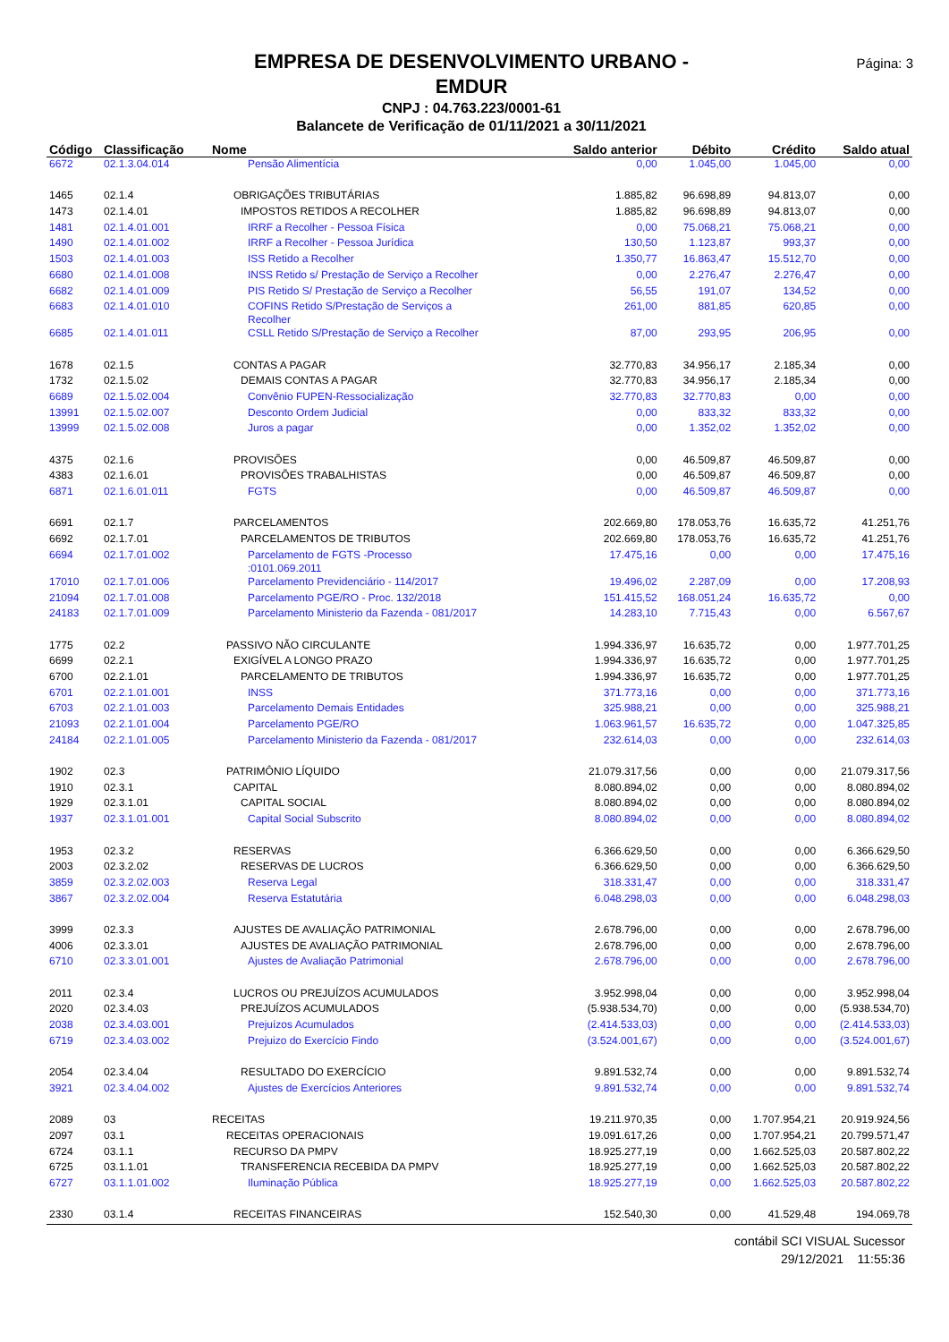Página: 3
EMPRESA DE DESENVOLVIMENTO URBANO -
EMDUR
CNPJ : 04.763.223/0001-61
Balancete de Verificação de 01/11/2021 a 30/11/2021
| Código | Classificação | Nome | Saldo anterior | Débito | Crédito | Saldo atual |
| --- | --- | --- | --- | --- | --- | --- |
| 6672 | 02.1.3.04.014 | Pensão Alimentícia | 0,00 | 1.045,00 | 1.045,00 | 0,00 |
| 1465 | 02.1.4 | OBRIGAÇÕES TRIBUTÁRIAS | 1.885,82 | 96.698,89 | 94.813,07 | 0,00 |
| 1473 | 02.1.4.01 | IMPOSTOS RETIDOS A RECOLHER | 1.885,82 | 96.698,89 | 94.813,07 | 0,00 |
| 1481 | 02.1.4.01.001 | IRRF a Recolher - Pessoa Física | 0,00 | 75.068,21 | 75.068,21 | 0,00 |
| 1490 | 02.1.4.01.002 | IRRF a Recolher - Pessoa Jurídica | 130,50 | 1.123,87 | 993,37 | 0,00 |
| 1503 | 02.1.4.01.003 | ISS Retido a Recolher | 1.350,77 | 16.863,47 | 15.512,70 | 0,00 |
| 6680 | 02.1.4.01.008 | INSS Retido s/ Prestação de Serviço a Recolher | 0,00 | 2.276,47 | 2.276,47 | 0,00 |
| 6682 | 02.1.4.01.009 | PIS Retido S/ Prestação de Serviço a Recolher | 56,55 | 191,07 | 134,52 | 0,00 |
| 6683 | 02.1.4.01.010 | COFINS Retido S/Prestação de Serviços a Recolher | 261,00 | 881,85 | 620,85 | 0,00 |
| 6685 | 02.1.4.01.011 | CSLL Retido S/Prestação de Serviço a Recolher | 87,00 | 293,95 | 206,95 | 0,00 |
| 1678 | 02.1.5 | CONTAS A PAGAR | 32.770,83 | 34.956,17 | 2.185,34 | 0,00 |
| 1732 | 02.1.5.02 | DEMAIS CONTAS A PAGAR | 32.770,83 | 34.956,17 | 2.185,34 | 0,00 |
| 6689 | 02.1.5.02.004 | Convênio FUPEN-Ressocialização | 32.770,83 | 32.770,83 | 0,00 | 0,00 |
| 13991 | 02.1.5.02.007 | Desconto Ordem Judicial | 0,00 | 833,32 | 833,32 | 0,00 |
| 13999 | 02.1.5.02.008 | Juros a pagar | 0,00 | 1.352,02 | 1.352,02 | 0,00 |
| 4375 | 02.1.6 | PROVISÕES | 0,00 | 46.509,87 | 46.509,87 | 0,00 |
| 4383 | 02.1.6.01 | PROVISÕES TRABALHISTAS | 0,00 | 46.509,87 | 46.509,87 | 0,00 |
| 6871 | 02.1.6.01.011 | FGTS | 0,00 | 46.509,87 | 46.509,87 | 0,00 |
| 6691 | 02.1.7 | PARCELAMENTOS | 202.669,80 | 178.053,76 | 16.635,72 | 41.251,76 |
| 6692 | 02.1.7.01 | PARCELAMENTOS DE TRIBUTOS | 202.669,80 | 178.053,76 | 16.635,72 | 41.251,76 |
| 6694 | 02.1.7.01.002 | Parcelamento de FGTS -Processo :0101.069.2011 | 17.475,16 | 0,00 | 0,00 | 17.475,16 |
| 17010 | 02.1.7.01.006 | Parcelamento Previdenciário - 114/2017 | 19.496,02 | 2.287,09 | 0,00 | 17.208,93 |
| 21094 | 02.1.7.01.008 | Parcelamento PGE/RO - Proc. 132/2018 | 151.415,52 | 168.051,24 | 16.635,72 | 0,00 |
| 24183 | 02.1.7.01.009 | Parcelamento Ministerio da Fazenda - 081/2017 | 14.283,10 | 7.715,43 | 0,00 | 6.567,67 |
| 1775 | 02.2 | PASSIVO NÃO CIRCULANTE | 1.994.336,97 | 16.635,72 | 0,00 | 1.977.701,25 |
| 6699 | 02.2.1 | EXIGÍVEL A LONGO PRAZO | 1.994.336,97 | 16.635,72 | 0,00 | 1.977.701,25 |
| 6700 | 02.2.1.01 | PARCELAMENTO DE TRIBUTOS | 1.994.336,97 | 16.635,72 | 0,00 | 1.977.701,25 |
| 6701 | 02.2.1.01.001 | INSS | 371.773,16 | 0,00 | 0,00 | 371.773,16 |
| 6703 | 02.2.1.01.003 | Parcelamento Demais Entidades | 325.988,21 | 0,00 | 0,00 | 325.988,21 |
| 21093 | 02.2.1.01.004 | Parcelamento PGE/RO | 1.063.961,57 | 16.635,72 | 0,00 | 1.047.325,85 |
| 24184 | 02.2.1.01.005 | Parcelamento Ministerio da Fazenda - 081/2017 | 232.614,03 | 0,00 | 0,00 | 232.614,03 |
| 1902 | 02.3 | PATRIMÔNIO LÍQUIDO | 21.079.317,56 | 0,00 | 0,00 | 21.079.317,56 |
| 1910 | 02.3.1 | CAPITAL | 8.080.894,02 | 0,00 | 0,00 | 8.080.894,02 |
| 1929 | 02.3.1.01 | CAPITAL SOCIAL | 8.080.894,02 | 0,00 | 0,00 | 8.080.894,02 |
| 1937 | 02.3.1.01.001 | Capital Social Subscrito | 8.080.894,02 | 0,00 | 0,00 | 8.080.894,02 |
| 1953 | 02.3.2 | RESERVAS | 6.366.629,50 | 0,00 | 0,00 | 6.366.629,50 |
| 2003 | 02.3.2.02 | RESERVAS DE LUCROS | 6.366.629,50 | 0,00 | 0,00 | 6.366.629,50 |
| 3859 | 02.3.2.02.003 | Reserva Legal | 318.331,47 | 0,00 | 0,00 | 318.331,47 |
| 3867 | 02.3.2.02.004 | Reserva Estatutária | 6.048.298,03 | 0,00 | 0,00 | 6.048.298,03 |
| 3999 | 02.3.3 | AJUSTES DE AVALIAÇÃO PATRIMONIAL | 2.678.796,00 | 0,00 | 0,00 | 2.678.796,00 |
| 4006 | 02.3.3.01 | AJUSTES DE AVALIAÇÃO PATRIMONIAL | 2.678.796,00 | 0,00 | 0,00 | 2.678.796,00 |
| 6710 | 02.3.3.01.001 | Ajustes de Avaliação Patrimonial | 2.678.796,00 | 0,00 | 0,00 | 2.678.796,00 |
| 2011 | 02.3.4 | LUCROS OU PREJUÍZOS ACUMULADOS | 3.952.998,04 | 0,00 | 0,00 | 3.952.998,04 |
| 2020 | 02.3.4.03 | PREJUÍZOS ACUMULADOS | (5.938.534,70) | 0,00 | 0,00 | (5.938.534,70) |
| 2038 | 02.3.4.03.001 | Prejuízos Acumulados | (2.414.533,03) | 0,00 | 0,00 | (2.414.533,03) |
| 6719 | 02.3.4.03.002 | Prejuizo do Exercício Findo | (3.524.001,67) | 0,00 | 0,00 | (3.524.001,67) |
| 2054 | 02.3.4.04 | RESULTADO DO EXERCÍCIO | 9.891.532,74 | 0,00 | 0,00 | 9.891.532,74 |
| 3921 | 02.3.4.04.002 | Ajustes de Exercícios Anteriores | 9.891.532,74 | 0,00 | 0,00 | 9.891.532,74 |
| 2089 | 03 | RECEITAS | 19.211.970,35 | 0,00 | 1.707.954,21 | 20.919.924,56 |
| 2097 | 03.1 | RECEITAS OPERACIONAIS | 19.091.617,26 | 0,00 | 1.707.954,21 | 20.799.571,47 |
| 6724 | 03.1.1 | RECURSO DA PMPV | 18.925.277,19 | 0,00 | 1.662.525,03 | 20.587.802,22 |
| 6725 | 03.1.1.01 | TRANSFERENCIA RECEBIDA DA PMPV | 18.925.277,19 | 0,00 | 1.662.525,03 | 20.587.802,22 |
| 6727 | 03.1.1.01.002 | Iluminação Pública | 18.925.277,19 | 0,00 | 1.662.525,03 | 20.587.802,22 |
| 2330 | 03.1.4 | RECEITAS FINANCEIRAS | 152.540,30 | 0,00 | 41.529,48 | 194.069,78 |
contábil SCI VISUAL Sucessor
29/12/2021 11:55:36